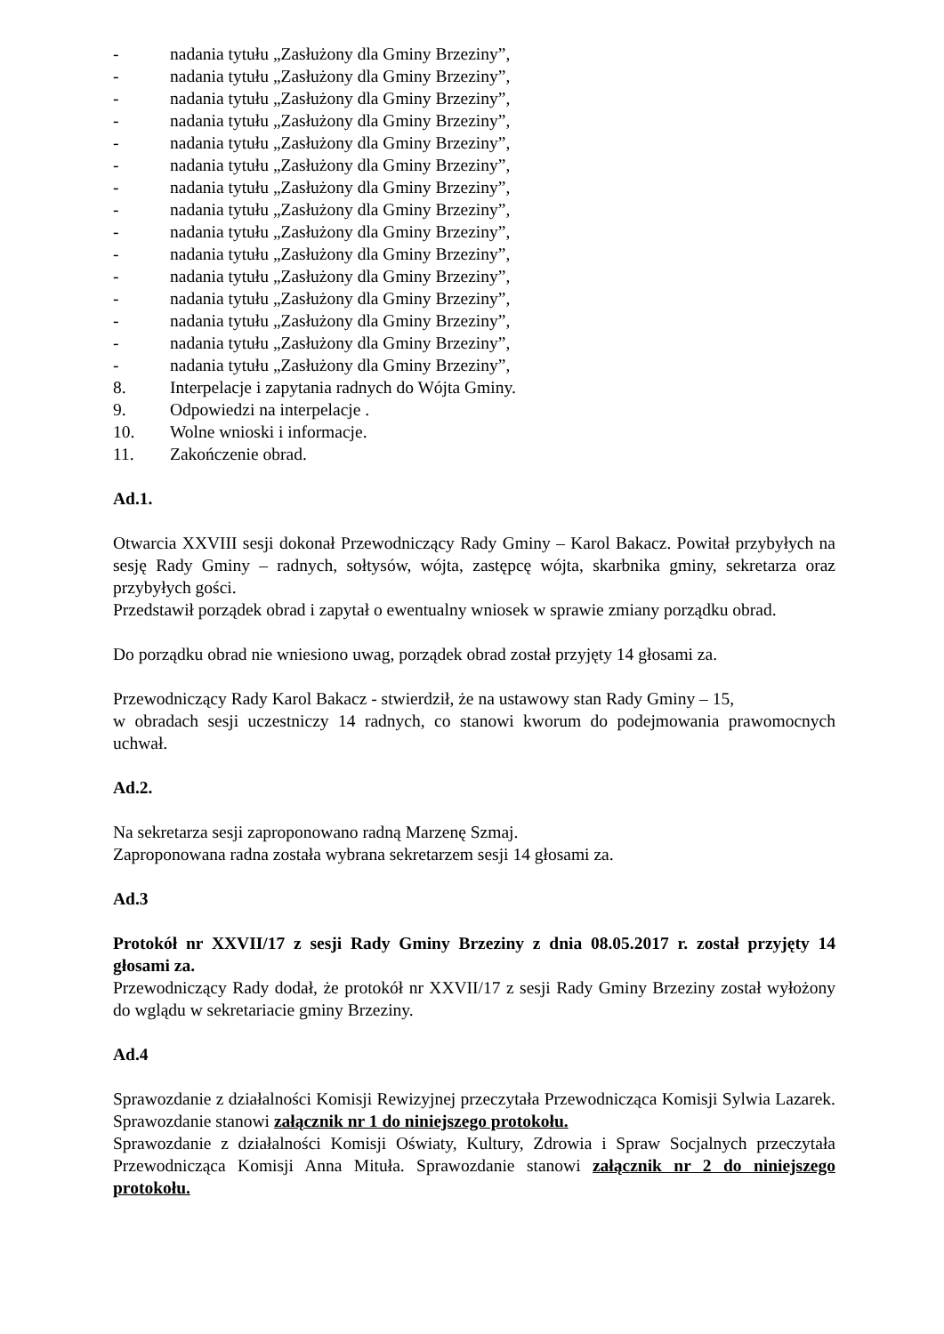- nadania tytułu „Zasłużony dla Gminy Brzeziny”,
- nadania tytułu „Zasłużony dla Gminy Brzeziny”,
- nadania tytułu „Zasłużony dla Gminy Brzeziny”,
- nadania tytułu „Zasłużony dla Gminy Brzeziny”,
- nadania tytułu „Zasłużony dla Gminy Brzeziny”,
- nadania tytułu „Zasłużony dla Gminy Brzeziny”,
- nadania tytułu „Zasłużony dla Gminy Brzeziny”,
- nadania tytułu „Zasłużony dla Gminy Brzeziny”,
- nadania tytułu „Zasłużony dla Gminy Brzeziny”,
- nadania tytułu „Zasłużony dla Gminy Brzeziny”,
- nadania tytułu „Zasłużony dla Gminy Brzeziny”,
- nadania tytułu „Zasłużony dla Gminy Brzeziny”,
- nadania tytułu „Zasłużony dla Gminy Brzeziny”,
- nadania tytułu „Zasłużony dla Gminy Brzeziny”,
- nadania tytułu „Zasłużony dla Gminy Brzeziny”,
8. Interpelacje i zapytania radnych do Wójta Gminy.
9. Odpowiedzi na interpelacje .
10. Wolne wnioski i informacje.
11. Zakończenie obrad.
Ad.1.
Otwarcia XXVIII sesji dokonał Przewodniczący Rady Gminy – Karol Bakacz. Powitał przybyłych na sesję Rady Gminy – radnych, sołtysów, wójta, zastępcę wójta, skarbnika gminy, sekretarza oraz przybyłych gości.
Przedstawił porządek obrad i zapytał o ewentualny wniosek w sprawie zmiany porządku obrad.
Do porządku obrad nie wniesiono uwag, porządek obrad został przyjęty 14 głosami za.
Przewodniczący Rady Karol Bakacz - stwierdził, że na ustawowy stan Rady Gminy – 15,
w obradach sesji uczestniczy 14 radnych, co stanowi kworum do podejmowania prawomocnych uchwał.
Ad.2.
Na sekretarza sesji zaproponowano radną Marzenę Szmaj.
Zaproponowana radna została wybrana sekretarzem sesji 14 głosami za.
Ad.3
Protokół nr XXVII/17 z sesji Rady Gminy Brzeziny z dnia 08.05.2017 r. został przyjęty 14 głosami za.
Przewodniczący Rady dodał, że protokół nr XXVII/17 z sesji Rady Gminy Brzeziny został wyłożony do wglądu w sekretariacie gminy Brzeziny.
Ad.4
Sprawozdanie z działalności Komisji Rewizyjnej przeczytała Przewodnicząca Komisji Sylwia Lazarek. Sprawozdanie stanowi załącznik nr 1 do niniejszego protokołu.
Sprawozdanie z działalności Komisji Oświaty, Kultury, Zdrowia i Spraw Socjalnych przeczytała Przewodnicząca Komisji Anna Mituła. Sprawozdanie stanowi załącznik nr 2 do niniejszego protokołu.